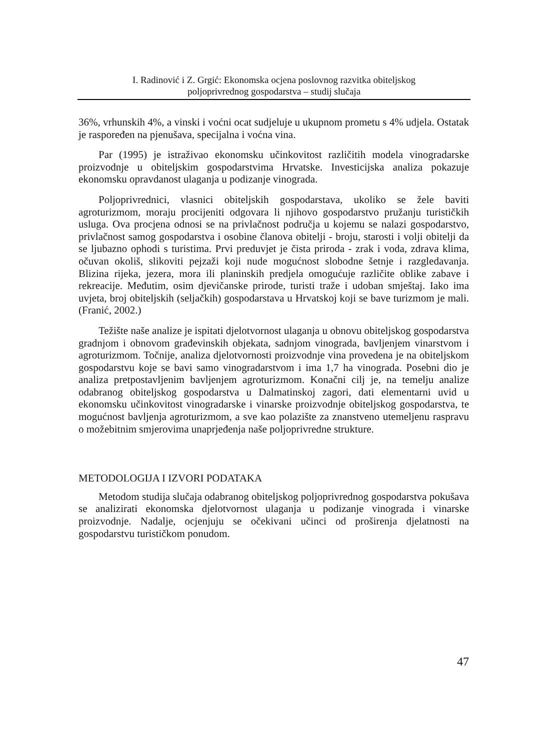I. Radinović i Z. Grgić: Ekonomska ocjena poslovnog razvitka obiteljskog
poljoprivrednog gospodarstva – studij slučaja
36%, vrhunskih 4%, a vinski i voćni ocat sudjeluje u ukupnom prometu s 4% udjela. Ostatak je raspoređen na pjenušava, specijalna i voćna vina.
Par (1995) je istraživao ekonomsku učinkovitost različitih modela vinogradarske proizvodnje u obiteljskim gospodarstvima Hrvatske. Investicijska analiza pokazuje ekonomsku opravdanost ulaganja u podizanje vinograda.
Poljoprivrednici, vlasnici obiteljskih gospodarstava, ukoliko se žele baviti agroturizmom, moraju procijeniti odgovara li njihovo gospodarstvo pružanju turističkih usluga. Ova procjena odnosi se na privlačnost područja u kojemu se nalazi gospodarstvo, privlačnost samog gospodarstva i osobine članova obitelji - broju, starosti i volji obitelji da se ljubazno ophodi s turistima. Prvi preduvjet je čista priroda - zrak i voda, zdrava klima, očuvan okoliš, slikoviti pejzaži koji nude mogućnost slobodne šetnje i razgledavanja. Blizina rijeka, jezera, mora ili planinskih predjela omogućuje različite oblike zabave i rekreacije. Međutim, osim djevičanske prirode, turisti traže i udoban smještaj. Iako ima uvjeta, broj obiteljskih (seljačkih) gospodarstava u Hrvatskoj koji se bave turizmom je mali.(Franić, 2002.)
Težište naše analize je ispitati djelotvornost ulaganja u obnovu obiteljskog gospodarstva gradnjom i obnovom građevinskih objekata, sadnjom vinograda, bavljenjem vinarstvom i agroturizmom. Točnije, analiza djelotvornosti proizvodnje vina provedena je na obiteljskom gospodarstvu koje se bavi samo vinogradarstvom i ima 1,7 ha vinograda. Posebni dio je analiza pretpostavljenim bavljenjem agroturizmom. Konačni cilj je, na temelju analize odabranog obiteljskog gospodarstva u Dalmatinskoj zagori, dati elementarni uvid u ekonomsku učinkovitost vinogradarske i vinarske proizvodnje obiteljskog gospodarstva, te mogućnost bavljenja agroturizmom, a sve kao polazište za znanstveno utemeljenu raspravu o možebitnim smjerovima unaprjeđenja naše poljoprivredne strukture.
METODOLOGIJA I IZVORI PODATAKA
Metodom studija slučaja odabranog obiteljskog poljoprivrednog gospodarstva pokušava se analizirati ekonomska djelotvornost ulaganja u podizanje vinograda i vinarske proizvodnje. Nadalje, ocjenjuju se očekivani učinci od proširenja djelatnosti na gospodarstvu turističkom ponudom.
47